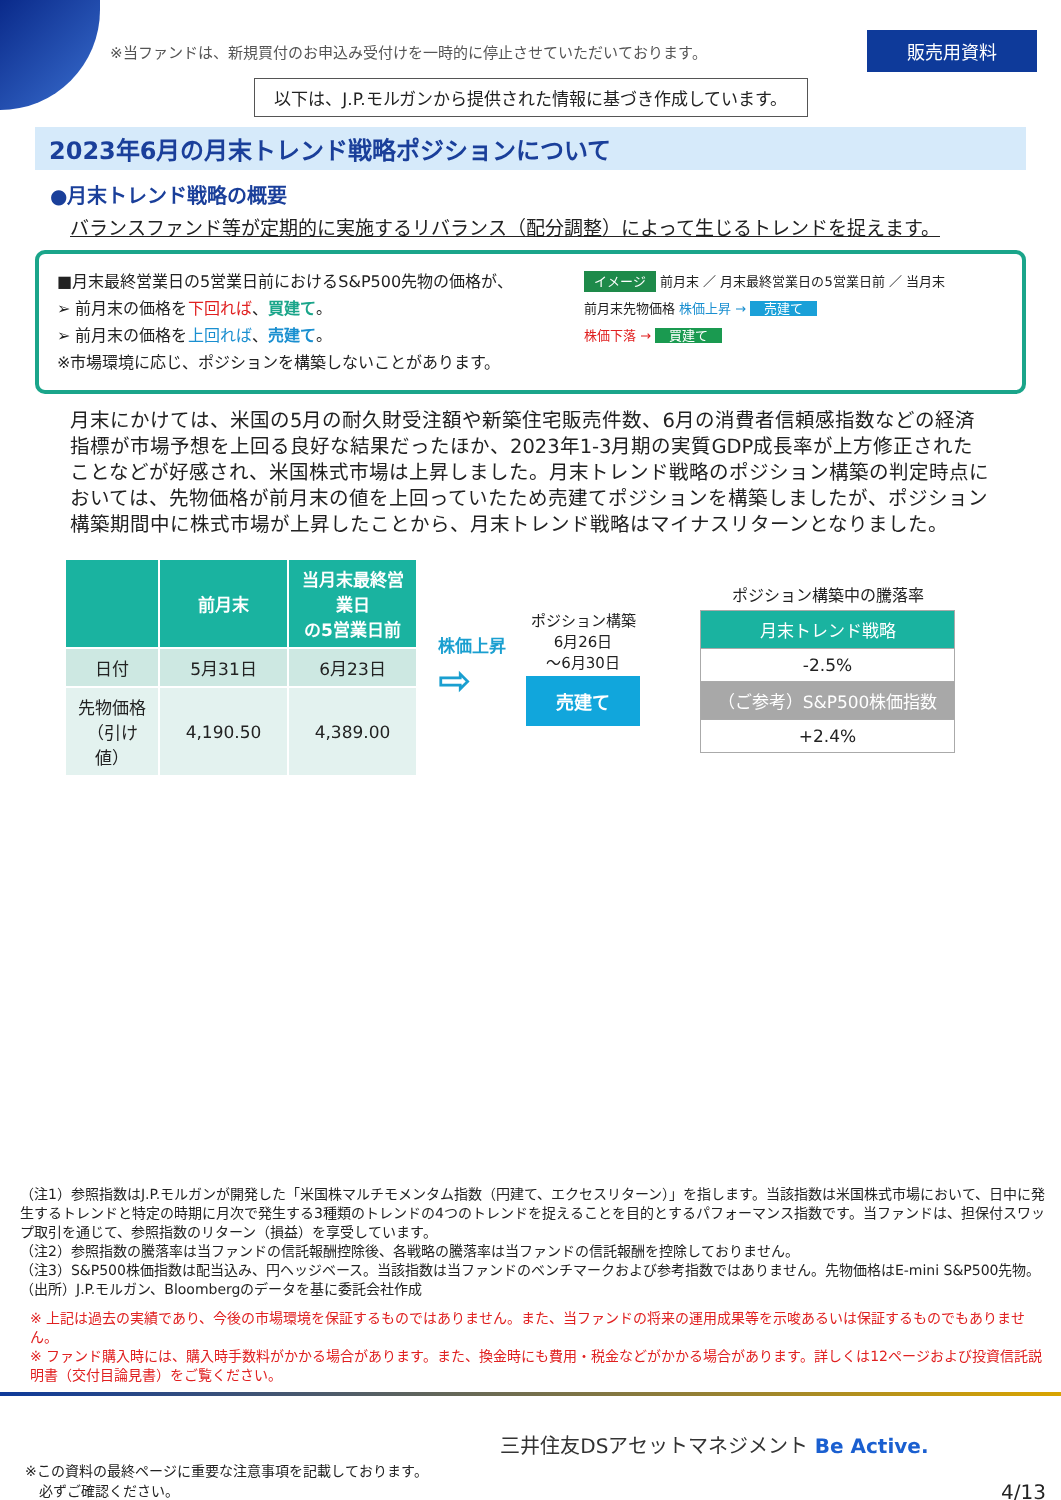※当ファンドは、新規買付のお申込み受付けを一時的に停止させていただいております。 販売用資料
以下は、J.P.モルガンから提供された情報に基づき作成しています。
2023年6月の月末トレンド戦略ポジションについて
●月末トレンド戦略の概要
バランスファンド等が定期的に実施するリバランス（配分調整）によって生じるトレンドを捉えます。
■月末最終営業日の5営業日前におけるS&P500先物の価格が、
➢ 前月末の価格を下回れば、買建て。
➢ 前月末の価格を上回れば、売建て。
※市場環境に応じ、ポジションを構築しないことがあります。
イメージ 前月末 ／ 月末最終営業日の5営業日前 ／ 当月末
前月末先物価格 株価上昇 → 売建て
株価下落 → 買建て
月末にかけては、米国の5月の耐久財受注額や新築住宅販売件数、6月の消費者信頼感指数などの経済指標が市場予想を上回る良好な結果だったほか、2023年1-3月期の実質GDP成長率が上方修正されたことなどが好感され、米国株式市場は上昇しました。月末トレンド戦略のポジション構築の判定時点においては、先物価格が前月末の値を上回っていたため売建てポジションを構築しましたが、ポジション構築期間中に株式市場が上昇したことから、月末トレンド戦略はマイナスリターンとなりました。
| | 前月末 | 当月末最終営業日 の5営業日前 |
| --- | --- | --- |
| 日付 | 5月31日 | 6月23日 |
| 先物価格 （引け値） | 4,190.50 | 4,389.00 |
株価上昇
⇨
ポジション構築
6月26日
～6月30日
売建て
ポジション構築中の騰落率
| 月末トレンド戦略 |
| -2.5% |
| （ご参考）S&P500株価指数 |
| +2.4% |
（注1）参照指数はJ.P.モルガンが開発した「米国株マルチモメンタム指数（円建て、エクセスリターン）」を指します。当該指数は米国株式市場において、日中に発生するトレンドと特定の時期に月次で発生する3種類のトレンドの4つのトレンドを捉えることを目的とするパフォーマンス指数です。当ファンドは、担保付スワップ取引を通じて、参照指数のリターン（損益）を享受しています。
（注2）参照指数の騰落率は当ファンドの信託報酬控除後、各戦略の騰落率は当ファンドの信託報酬を控除しておりません。
（注3）S&P500株価指数は配当込み、円ヘッジベース。当該指数は当ファンドのベンチマークおよび参考指数ではありません。先物価格はE-mini S&P500先物。
（出所）J.P.モルガン、Bloombergのデータを基に委託会社作成
※ 上記は過去の実績であり、今後の市場環境を保証するものではありません。また、当ファンドの将来の運用成果等を示唆あるいは保証するものでもありません。
※ ファンド購入時には、購入時手数料がかかる場合があります。また、換金時にも費用・税金などがかかる場合があります。詳しくは12ページおよび投資信託説明書（交付目論見書）をご覧ください。
※この資料の最終ページに重要な注意事項を記載しております。
　必ずご確認ください。
三井住友DSアセットマネジメント Be Active.
4/13